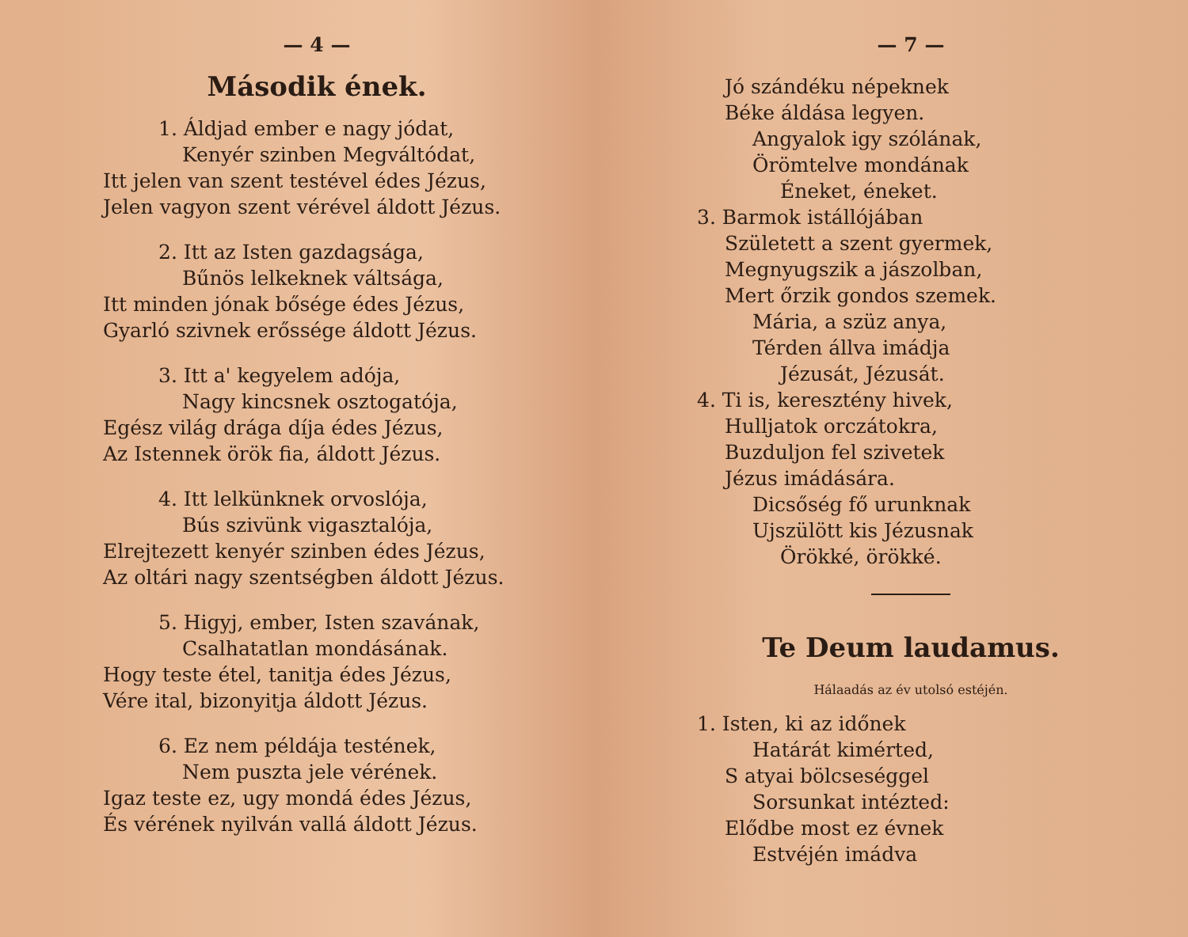— 4 —
Második ének.
1. Áldjad ember e nagy jódat,
Kenyér szinben Megváltódat,
Itt jelen van szent testével édes Jézus,
Jelen vagyon szent vérével áldott Jézus.
2. Itt az Isten gazdagsága,
Bűnös lelkeknek váltsága,
Itt minden jónak bősége édes Jézus,
Gyarló szivnek erőssége áldott Jézus.
3. Itt a' kegyelem adója,
Nagy kincsnek osztogatója,
Egész világ drága díja édes Jézus,
Az Istennek örök fia, áldott Jézus.
4. Itt lelkünknek orvoslója,
Bús szivünk vigasztalója,
Elrejtezett kenyér szinben édes Jézus,
Az oltári nagy szentségben áldott Jézus.
5. Higyj, ember, Isten szavának,
Csalhatatlan mondásának.
Hogy teste étel, tanitja édes Jézus,
Vére ital, bizonyitja áldott Jézus.
6. Ez nem példája testének,
Nem puszta jele vérének.
Igaz teste ez, ugy mondá édes Jézus,
És vérének nyilván vallá áldott Jézus.
— 7 —
Jó szándéku népeknek
Béke áldása legyen.
Angyalok igy szólának,
Örömtelve mondának
Éneket, éneket.
3. Barmok istállójában
Született a szent gyermek,
Megnyugszik a jászolban,
Mert őrzik gondos szemek.
Mária, a szüz anya,
Térden állva imádja
Jézusát, Jézusát.
4. Ti is, keresztény hivek,
Hulljatok orczátokra,
Buzduljon fel szivetek
Jézus imádására.
Dicsőség fő urunknak
Ujszülött kis Jézusnak
Örökké, örökké.
Te Deum laudamus.
Hálaadás az év utolsó estéjén.
1. Isten, ki az időnek
Határát kimérted,
S atyai bölcseséggel
Sorsunkat intézted:
Elődbe most ez évnek
Estvéjén imádva